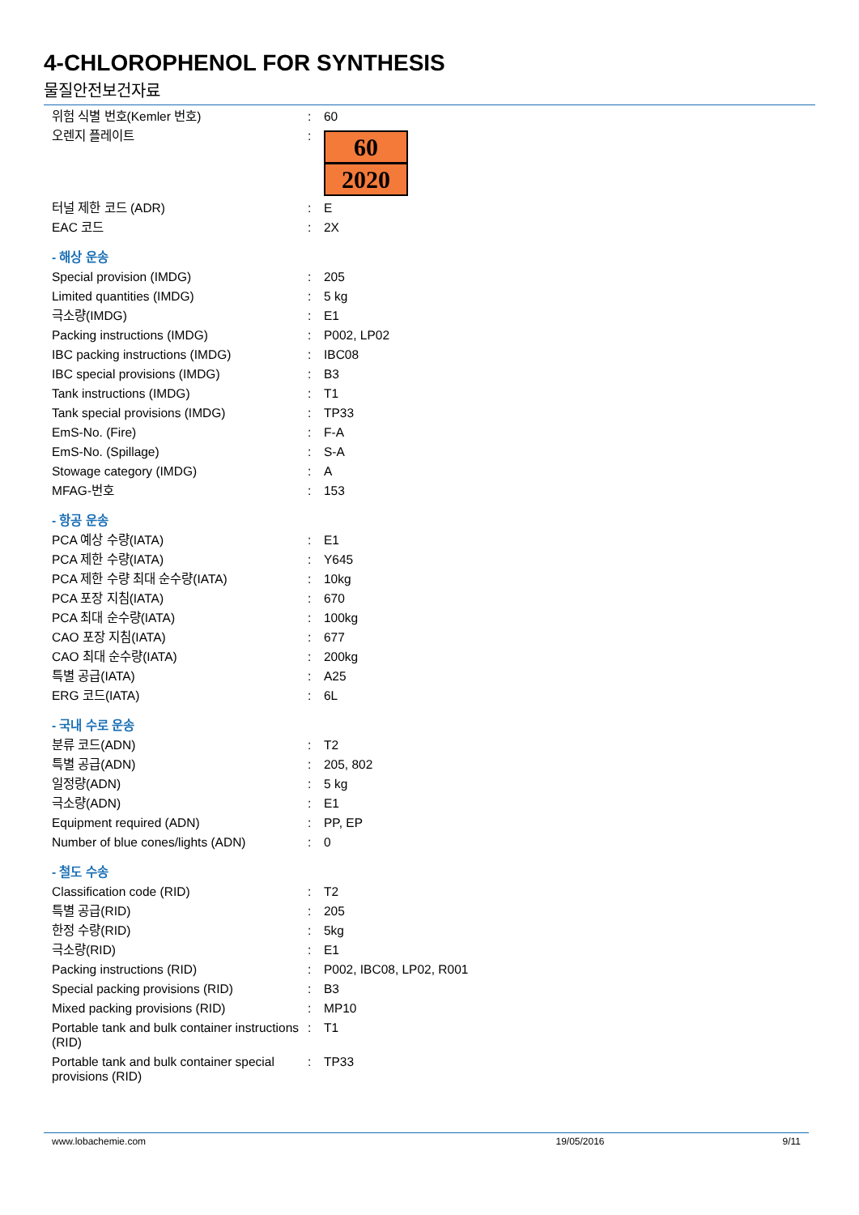4-CHLOROPHENOL FOR SYNTHESIS
물질안전보건자료
| 위험 식별 번호(Kemler 번호) | : | 60 |
| 오렌지 플레이트 | : | 60 2020 |
| 터널 제한 코드 (ADR) | : | E |
| EAC 코드 | : | 2X |
| - 해상 운송 | | |
| Special provision (IMDG) | : | 205 |
| Limited quantities (IMDG) | : | 5 kg |
| 극소량(IMDG) | : | E1 |
| Packing instructions (IMDG) | : | P002, LP02 |
| IBC packing instructions (IMDG) | : | IBC08 |
| IBC special provisions (IMDG) | : | B3 |
| Tank instructions (IMDG) | : | T1 |
| Tank special provisions (IMDG) | : | TP33 |
| EmS-No. (Fire) | : | F-A |
| EmS-No. (Spillage) | : | S-A |
| Stowage category (IMDG) | : | A |
| MFAG-번호 | : | 153 |
| - 항공 운송 | | |
| PCA 예상 수량(IATA) | : | E1 |
| PCA 제한 수량(IATA) | : | Y645 |
| PCA 제한 수량 최대 순수량(IATA) | : | 10kg |
| PCA 포장 지침(IATA) | : | 670 |
| PCA 최대 순수량(IATA) | : | 100kg |
| CAO 포장 지침(IATA) | : | 677 |
| CAO 최대 순수량(IATA) | : | 200kg |
| 특별 공급(IATA) | : | A25 |
| ERG 코드(IATA) | : | 6L |
| - 국내 수로 운송 | | |
| 분류 코드(ADN) | : | T2 |
| 특별 공급(ADN) | : | 205, 802 |
| 일정량(ADN) | : | 5 kg |
| 극소량(ADN) | : | E1 |
| Equipment required (ADN) | : | PP, EP |
| Number of blue cones/lights (ADN) | : | 0 |
| - 철도 수송 | | |
| Classification code (RID) | : | T2 |
| 특별 공급(RID) | : | 205 |
| 한정 수량(RID) | : | 5kg |
| 극소량(RID) | : | E1 |
| Packing instructions (RID) | : | P002, IBC08, LP02, R001 |
| Special packing provisions (RID) | : | B3 |
| Mixed packing provisions (RID) | : | MP10 |
| Portable tank and bulk container instructions (RID) | : | T1 |
| Portable tank and bulk container special provisions (RID) | : | TP33 |
www.lobachemie.com 19/05/2016 9/11